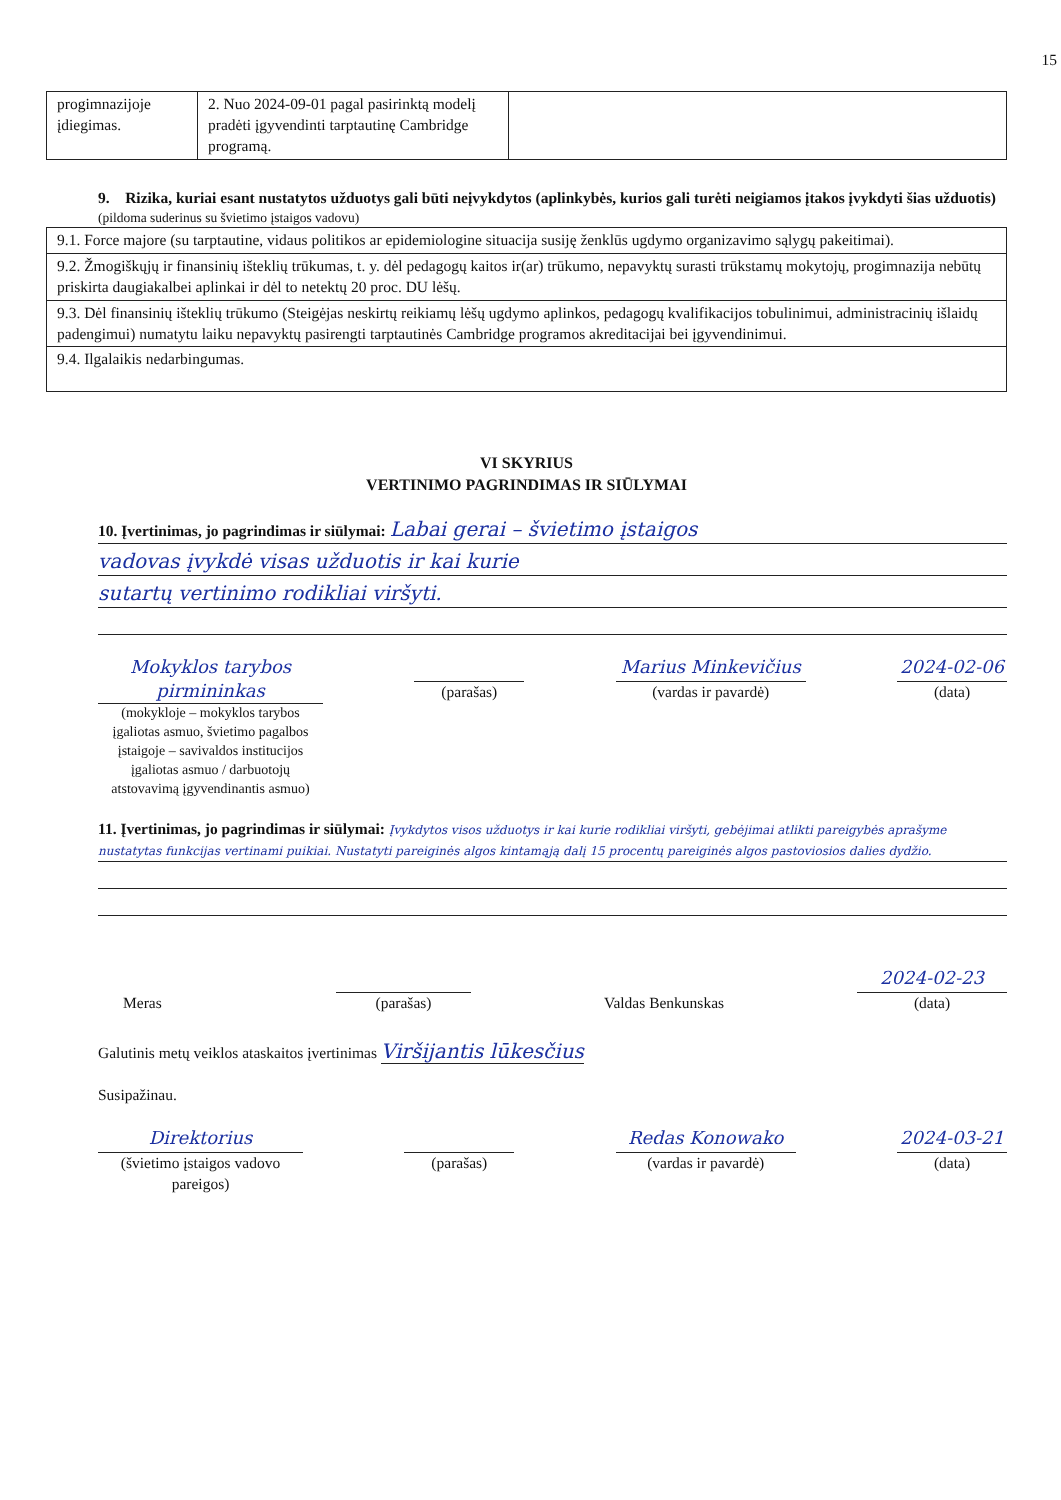15
| progimnazijoje įdiegimas. | 2. Nuo 2024-09-01 pagal pasirinktą modelį pradėti įgyvendinti tarptautinę Cambridge programą. | |
9. Rizika, kuriai esant nustatytos užduotys gali būti neįvykdytos (aplinkybės, kurios gali turėti neigiamos įtakos įvykdyti šias užduotis)
(pildoma suderinus su švietimo įstaigos vadovu)
| 9.1. Force majore (su tarptautine, vidaus politikos ar epidemiologine situacija susiję ženklūs ugdymo organizavimo sąlygų pakeitimai). |
| 9.2. Žmogiškųjų ir finansinių išteklių trūkumas, t. y. dėl pedagogų kaitos ir(ar) trūkumo, nepavyktų surasti trūkstamų mokytojų, progimnazija nebūtų priskirta daugiakalbei aplinkai ir dėl to netektų 20 proc. DU lėšų. |
| 9.3. Dėl finansinių išteklių trūkumo (Steigėjas neskirtų reikiamų lėšų ugdymo aplinkos, pedagogų kvalifikacijos tobulinimui, administracinių išlaidų padengimui) numatytu laiku nepavyktų pasirengti tarptautinės Cambridge programos akreditacijai bei įgyvendinimui. |
| 9.4. Ilgalaikis nedarbingumas. |
VI SKYRIUS
VERTINIMO PAGRINDIMAS IR SIŪLYMAI
10. Įvertinimas, jo pagrindimas ir siūlymai: Labai gerai – švietimo įstaigos
vadovas įvykdė visas užduotis ir kai kurie
sutartų vertinimo rodikliai viršyti.
Mokyklos tarybos pirmininkas
(mokykloje – mokyklos tarybos įgaliotas asmuo, švietimo pagalbos įstaigoje – savivaldos institucijos įgaliotas asmuo / darbuotojų atstovavimą įgyvendinantis asmuo)
(parašas)
Marius Minkevičius
(vardas ir pavardė)
2024-02-06
(data)
11. Įvertinimas, jo pagrindimas ir siūlymai: Įvykdytos visos užduotys ir kai kurie rodikliai viršyti, gebėjimai atlikti pareigybės aprašyme nustatytas funkcijas vertinami puikiai. Nustatyti pareiginės algos kintamąją dalį 15 procentų pareiginės algos pastoviosios dalies dydžio.
Meras
(parašas)
Valdas Benkunskas
2024-02-23
(data)
Galutinis metų veiklos ataskaitos įvertinimas Viršijantis lūkesčius
Susipažinau.
Direktorius
(švietimo įstaigos vadovo pareigos)
(parašas)
Redas Konowako
(vardas ir pavardė)
2024-03-21
(data)